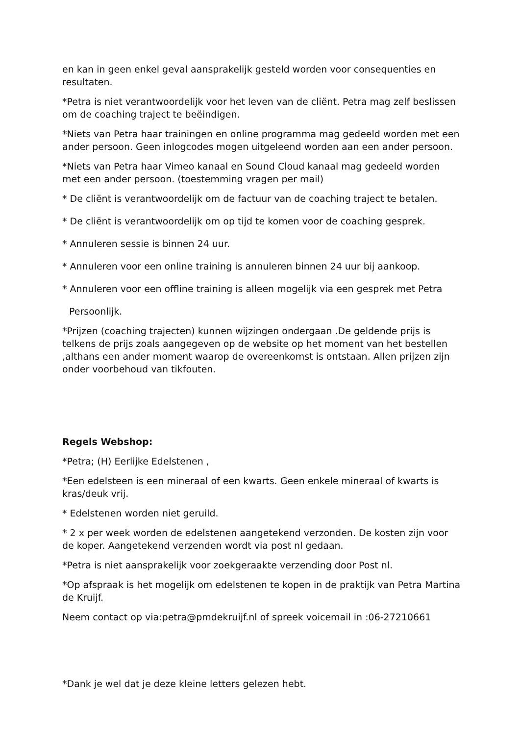en kan in geen enkel geval aansprakelijk gesteld worden voor consequenties en resultaten.
*Petra is niet verantwoordelijk voor het leven van de cliënt. Petra mag zelf beslissen om de coaching traject te beëindigen.
*Niets van Petra haar trainingen en online programma mag gedeeld worden met een ander persoon. Geen inlogcodes mogen uitgeleend worden aan een ander persoon.
*Niets van Petra haar Vimeo kanaal en Sound Cloud kanaal mag gedeeld worden met een ander persoon. (toestemming vragen per mail)
* De cliënt is verantwoordelijk om de factuur van de coaching traject te betalen.
* De cliënt is verantwoordelijk om op tijd te komen voor de coaching gesprek.
* Annuleren sessie is binnen 24 uur.
* Annuleren voor een online training is annuleren binnen 24 uur bij aankoop.
* Annuleren voor een offline training is alleen mogelijk via een gesprek met Petra
Persoonlijk.
*Prijzen (coaching trajecten) kunnen wijzingen ondergaan .De geldende prijs is telkens de prijs zoals aangegeven op de website op het moment van het bestellen ,althans een ander moment waarop de overeenkomst is ontstaan. Allen prijzen zijn onder voorbehoud van tikfouten.
Regels Webshop:
*Petra; (H) Eerlijke Edelstenen ,
*Een edelsteen is een mineraal of een kwarts. Geen enkele mineraal of kwarts is kras/deuk vrij.
* Edelstenen worden niet geruild.
* 2 x per week worden de edelstenen aangetekend verzonden. De kosten zijn voor de koper. Aangetekend verzenden wordt via post nl gedaan.
*Petra is niet aansprakelijk voor zoekgeraakte verzending door Post nl.
*Op afspraak is het mogelijk om edelstenen te kopen in de praktijk van Petra Martina de Kruijf.
Neem contact op via:petra@pmdekruijf.nl of spreek voicemail in :06-27210661
*Dank je wel dat je deze kleine letters gelezen hebt.